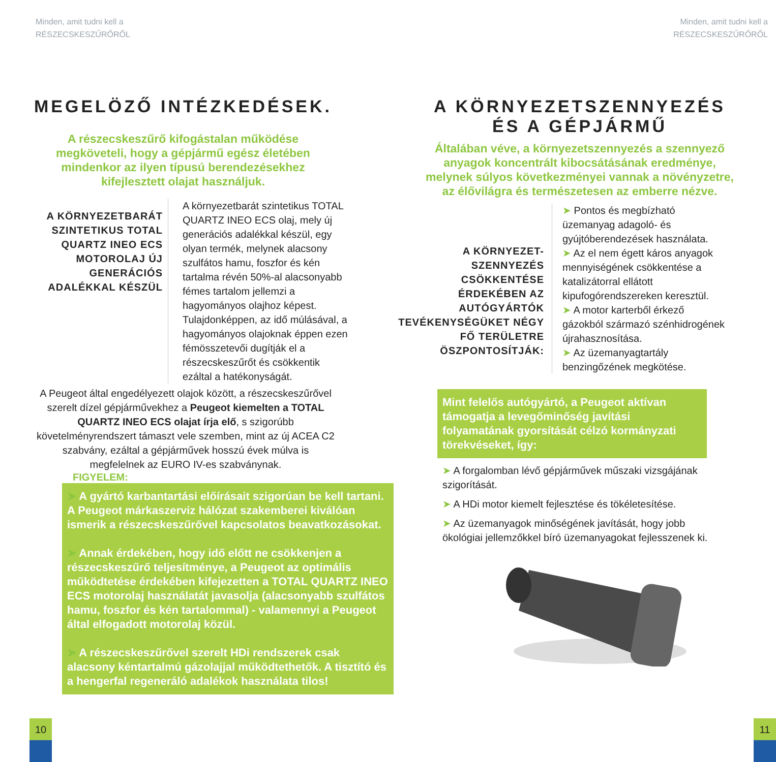Minden, amit tudni kell a
RÉSZECSKESZŰRŐRŐL
MEGELÖZŐ INTÉZKEDÉSEK.
A részecskeszűrő kifogástalan működése megköveteli, hogy a gépjármű egész életében mindenkor az ilyen típusú berendezésekhez kifejlesztett olajat használjuk.
A KÖRNYEZETBARÁT SZINTETIKUS TOTAL QUARTZ INEO ECS MOTOROLAJ ÚJ GENERÁCIÓS ADALÉKKAL KÉSZÜL
A környezetbarát szintetikus TOTAL QUARTZ INEO ECS olaj, mely új generációs adalékkal készül, egy olyan termék, melynek alacsony szulfátos hamu, foszfor és kén tartalma révén 50%-al alacsonyabb fémes tartalom jellemzi a hagyományos olajhoz képest. Tulajdonképpen, az idő múlásával, a hagyományos olajoknak éppen ezen fémösszetevői dugítják el a részecskeszűrőt és csökkentik ezáltal a hatékonyságát.
A Peugeot által engedélyezett olajok között, a részecskeszűrővel szerelt dízel gépjárművekhez a Peugeot kiemelten a TOTAL QUARTZ INEO ECS olajat írja elő, s szigorúbb követelményrendszert támaszt vele szemben, mint az új ACEA C2 szabvány, ezáltal a gépjárművek hosszú évek múlva is megfelelnek az EURO IV-es szabványnak.
FIGYELEM:
➤ A gyártó karbantartási előírásait szigorúan be kell tartani. A Peugeot márkaszerviz hálózat szakemberei kiválóan ismerik a részecskeszűrővel kapcsolatos beavatkozásokat.
➤ Annak érdekében, hogy idő előtt ne csökkenjen a részecskeszűrő teljesítménye, a Peugeot az optimális működtetése érdekében kifejezetten a TOTAL QUARTZ INEO ECS motorolaj használatát javasolja (alacsonyabb szulfátos hamu, foszfor és kén tartalommal) - valamennyi a Peugeot által elfogadott motorolaj közül.
➤ A részecskeszűrővel szerelt HDi rendszerek csak alacsony kéntartalmú gázolajjal működtethetők. A tisztító és a hengerfal regeneráló adalékok használata tilos!
10
Minden, amit tudni kell a
RÉSZECSKESZŰRŐRŐL
A KÖRNYEZETSZENNYEZÉS
ÉS A GÉPJÁRMŰ
Általában véve, a környezetszennyezés a szennyező anyagok koncentrált kibocsátásának eredménye, melynek súlyos következményei vannak a növényzetre, az élővilágra és természetesen az emberre nézve.
A KÖRNYEZET-SZENNYEZÉS CSÖKKENTÉSE ÉRDEKÉBEN AZ AUTÓGYÁRTÓK TEVÉKENYSÉGÜKET NÉGY FŐ TERÜLETRE ÖSZPONTOSÍTJÁK:
➤ Pontos és megbízható üzemanyag adagoló- és gyújtóberendezések használata.
➤ Az el nem égett káros anyagok mennyiségének csökkentése a katalizátorral ellátott kipufogórendszereken keresztül.
➤ A motor karterből érkező gázokból származó szénhidrogének újrahasznosítása.
➤ Az üzemanyagtartály benzingőzének megkötése.
Mint felelős autógyártó, a Peugeot aktívan támogatja a levegőminőség javítási folyamatának gyorsítását célzó kormányzati törekvéseket, így:
➤ A forgalomban lévő gépjárművek műszaki vizsgájának szigorítását.
➤ A HDi motor kiemelt fejlesztése és tökéletesítése.
➤ Az üzemanyagok minőségének javítását, hogy jobb ökológiai jellemzőkkel bíró üzemanyagokat fejlesszenek ki.
11